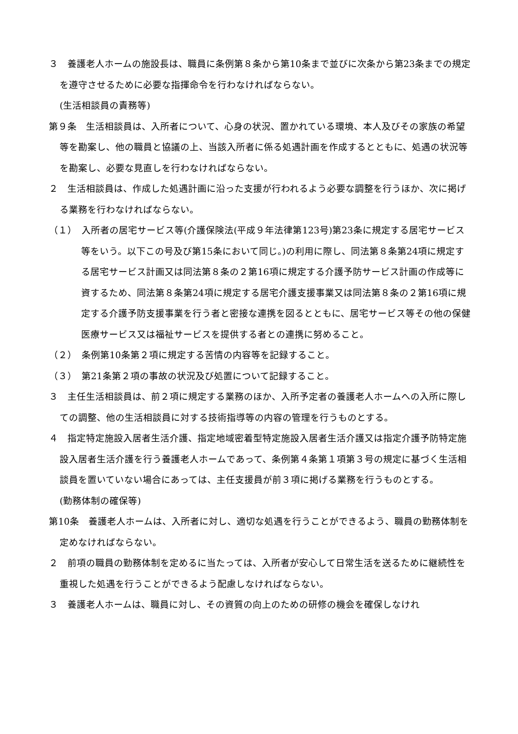３　養護老人ホームの施設長は、職員に条例第８条から第10条まで並びに次条から第23条までの規定を遵守させるために必要な指揮命令を行わなければならない。
(生活相談員の責務等)
第９条　生活相談員は、入所者について、心身の状況、置かれている環境、本人及びその家族の希望等を勘案し、他の職員と協議の上、当該入所者に係る処遇計画を作成するとともに、処遇の状況等を勘案し、必要な見直しを行わなければならない。
２　生活相談員は、作成した処遇計画に沿った支援が行われるよう必要な調整を行うほか、次に掲げる業務を行わなければならない。
（１）　入所者の居宅サービス等(介護保険法(平成９年法律第123号)第23条に規定する居宅サービス等をいう。以下この号及び第15条において同じ。)の利用に際し、同法第８条第24項に規定する居宅サービス計画又は同法第８条の２第16項に規定する介護予防サービス計画の作成等に資するため、同法第８条第24項に規定する居宅介護支援事業又は同法第８条の２第16項に規定する介護予防支援事業を行う者と密接な連携を図るとともに、居宅サービス等その他の保健医療サービス又は福祉サービスを提供する者との連携に努めること。
（２）　条例第10条第２項に規定する苦情の内容等を記録すること。
（３）　第21条第２項の事故の状況及び処置について記録すること。
３　主任生活相談員は、前２項に規定する業務のほか、入所予定者の養護老人ホームへの入所に際しての調整、他の生活相談員に対する技術指導等の内容の管理を行うものとする。
４　指定特定施設入居者生活介護、指定地域密着型特定施設入居者生活介護又は指定介護予防特定施設入居者生活介護を行う養護老人ホームであって、条例第４条第１項第３号の規定に基づく生活相談員を置いていない場合にあっては、主任支援員が前３項に掲げる業務を行うものとする。
(勤務体制の確保等)
第10条　養護老人ホームは、入所者に対し、適切な処遇を行うことができるよう、職員の勤務体制を定めなければならない。
２　前項の職員の勤務体制を定めるに当たっては、入所者が安心して日常生活を送るために継続性を重視した処遇を行うことができるよう配慮しなければならない。
３　養護老人ホームは、職員に対し、その資質の向上のための研修の機会を確保しなけれ